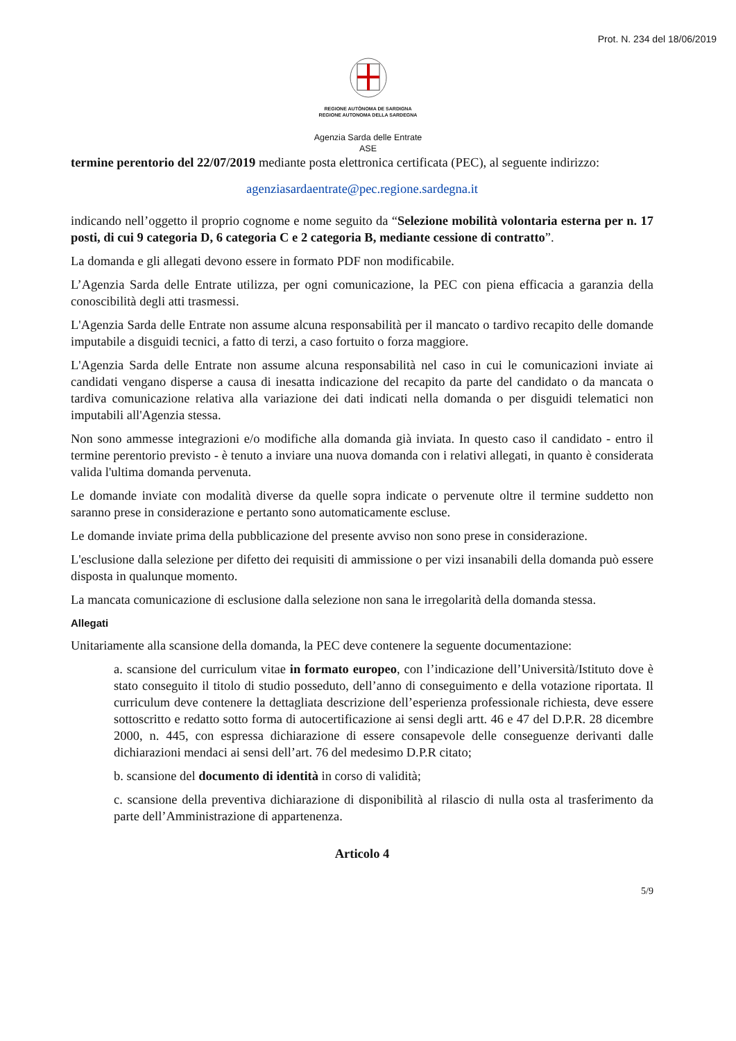Prot. N. 234 del 18/06/2019
REGIONE AUTÒNOMA DE SARDIGNA
REGIONE AUTONOMA DELLA SARDEGNA
Agenzia Sarda delle Entrate
ASE
termine perentorio del 22/07/2019 mediante posta elettronica certificata (PEC), al seguente indirizzo:
agenziasardaentrate@pec.regione.sardegna.it
indicando nell’oggetto il proprio cognome e nome seguito da “Selezione mobilità volontaria esterna per n. 17 posti, di cui 9 categoria D, 6 categoria C e 2 categoria B, mediante cessione di contratto”.
La domanda e gli allegati devono essere in formato PDF non modificabile.
L’Agenzia Sarda delle Entrate utilizza, per ogni comunicazione, la PEC con piena efficacia a garanzia della conoscibilità degli atti trasmessi.
L'Agenzia Sarda delle Entrate non assume alcuna responsabilità per il mancato o tardivo recapito delle domande imputabile a disguidi tecnici, a fatto di terzi, a caso fortuito o forza maggiore.
L'Agenzia Sarda delle Entrate non assume alcuna responsabilità nel caso in cui le comunicazioni inviate ai candidati vengano disperse a causa di inesatta indicazione del recapito da parte del candidato o da mancata o tardiva comunicazione relativa alla variazione dei dati indicati nella domanda o per disguidi telematici non imputabili all'Agenzia stessa.
Non sono ammesse integrazioni e/o modifiche alla domanda già inviata. In questo caso il candidato - entro il termine perentorio previsto - è tenuto a inviare una nuova domanda con i relativi allegati, in quanto è considerata valida l'ultima domanda pervenuta.
Le domande inviate con modalità diverse da quelle sopra indicate o pervenute oltre il termine suddetto non saranno prese in considerazione e pertanto sono automaticamente escluse.
Le domande inviate prima della pubblicazione del presente avviso non sono prese in considerazione.
L'esclusione dalla selezione per difetto dei requisiti di ammissione o per vizi insanabili della domanda può essere disposta in qualunque momento.
La mancata comunicazione di esclusione dalla selezione non sana le irregolarità della domanda stessa.
Allegati
Unitariamente alla scansione della domanda, la PEC deve contenere la seguente documentazione:
a. scansione del curriculum vitae in formato europeo, con l’indicazione dell’Università/Istituto dove è stato conseguito il titolo di studio posseduto, dell’anno di conseguimento e della votazione riportata. Il curriculum deve contenere la dettagliata descrizione dell’esperienza professionale richiesta, deve essere sottoscritto e redatto sotto forma di autocertificazione ai sensi degli artt. 46 e 47 del D.P.R. 28 dicembre 2000, n. 445, con espressa dichiarazione di essere consapevole delle conseguenze derivanti dalle dichiarazioni mendaci ai sensi dell’art. 76 del medesimo D.P.R citato;
b. scansione del documento di identità in corso di validità;
c. scansione della preventiva dichiarazione di disponibilità al rilascio di nulla osta al trasferimento da parte dell’Amministrazione di appartenenza.
Articolo 4
5/9